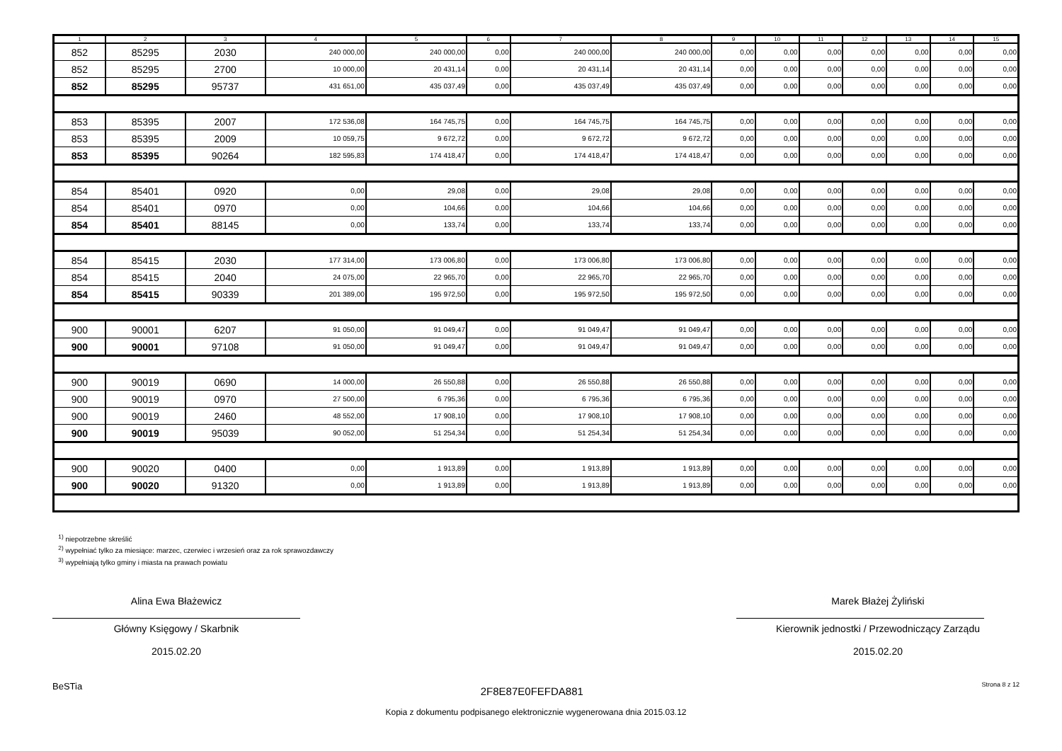| 1 | 2 | 3 | 4 | 5 | 6 | 7 | 8 | 9 | 10 | 11 | 12 | 13 | 14 | 15 |
| --- | --- | --- | --- | --- | --- | --- | --- | --- | --- | --- | --- | --- | --- | --- |
| 852 | 85295 | 2030 | 240 000,00 | 240 000,00 | 0,00 | 240 000,00 | 240 000,00 | 0,00 | 0,00 | 0,00 | 0,00 | 0,00 | 0,00 | 0,00 |
| 852 | 85295 | 2700 | 10 000,00 | 20 431,14 | 0,00 | 20 431,14 | 20 431,14 | 0,00 | 0,00 | 0,00 | 0,00 | 0,00 | 0,00 | 0,00 |
| 852 | 85295 | 95737 | 431 651,00 | 435 037,49 | 0,00 | 435 037,49 | 435 037,49 | 0,00 | 0,00 | 0,00 | 0,00 | 0,00 | 0,00 | 0,00 |
| 853 | 85395 | 2007 | 172 536,08 | 164 745,75 | 0,00 | 164 745,75 | 164 745,75 | 0,00 | 0,00 | 0,00 | 0,00 | 0,00 | 0,00 | 0,00 |
| 853 | 85395 | 2009 | 10 059,75 | 9 672,72 | 0,00 | 9 672,72 | 9 672,72 | 0,00 | 0,00 | 0,00 | 0,00 | 0,00 | 0,00 | 0,00 |
| 853 | 85395 | 90264 | 182 595,83 | 174 418,47 | 0,00 | 174 418,47 | 174 418,47 | 0,00 | 0,00 | 0,00 | 0,00 | 0,00 | 0,00 | 0,00 |
| 854 | 85401 | 0920 | 0,00 | 29,08 | 0,00 | 29,08 | 29,08 | 0,00 | 0,00 | 0,00 | 0,00 | 0,00 | 0,00 | 0,00 |
| 854 | 85401 | 0970 | 0,00 | 104,66 | 0,00 | 104,66 | 104,66 | 0,00 | 0,00 | 0,00 | 0,00 | 0,00 | 0,00 | 0,00 |
| 854 | 85401 | 88145 | 0,00 | 133,74 | 0,00 | 133,74 | 133,74 | 0,00 | 0,00 | 0,00 | 0,00 | 0,00 | 0,00 | 0,00 |
| 854 | 85415 | 2030 | 177 314,00 | 173 006,80 | 0,00 | 173 006,80 | 173 006,80 | 0,00 | 0,00 | 0,00 | 0,00 | 0,00 | 0,00 | 0,00 |
| 854 | 85415 | 2040 | 24 075,00 | 22 965,70 | 0,00 | 22 965,70 | 22 965,70 | 0,00 | 0,00 | 0,00 | 0,00 | 0,00 | 0,00 | 0,00 |
| 854 | 85415 | 90339 | 201 389,00 | 195 972,50 | 0,00 | 195 972,50 | 195 972,50 | 0,00 | 0,00 | 0,00 | 0,00 | 0,00 | 0,00 | 0,00 |
| 900 | 90001 | 6207 | 91 050,00 | 91 049,47 | 0,00 | 91 049,47 | 91 049,47 | 0,00 | 0,00 | 0,00 | 0,00 | 0,00 | 0,00 | 0,00 |
| 900 | 90001 | 97108 | 91 050,00 | 91 049,47 | 0,00 | 91 049,47 | 91 049,47 | 0,00 | 0,00 | 0,00 | 0,00 | 0,00 | 0,00 | 0,00 |
| 900 | 90019 | 0690 | 14 000,00 | 26 550,88 | 0,00 | 26 550,88 | 26 550,88 | 0,00 | 0,00 | 0,00 | 0,00 | 0,00 | 0,00 | 0,00 |
| 900 | 90019 | 0970 | 27 500,00 | 6 795,36 | 0,00 | 6 795,36 | 6 795,36 | 0,00 | 0,00 | 0,00 | 0,00 | 0,00 | 0,00 | 0,00 |
| 900 | 90019 | 2460 | 48 552,00 | 17 908,10 | 0,00 | 17 908,10 | 17 908,10 | 0,00 | 0,00 | 0,00 | 0,00 | 0,00 | 0,00 | 0,00 |
| 900 | 90019 | 95039 | 90 052,00 | 51 254,34 | 0,00 | 51 254,34 | 51 254,34 | 0,00 | 0,00 | 0,00 | 0,00 | 0,00 | 0,00 | 0,00 |
| 900 | 90020 | 0400 | 0,00 | 1 913,89 | 0,00 | 1 913,89 | 1 913,89 | 0,00 | 0,00 | 0,00 | 0,00 | 0,00 | 0,00 | 0,00 |
| 900 | 90020 | 91320 | 0,00 | 1 913,89 | 0,00 | 1 913,89 | 1 913,89 | 0,00 | 0,00 | 0,00 | 0,00 | 0,00 | 0,00 | 0,00 |
<sup>1)</sup> niepotrzebne skreślić
<sup>2)</sup> wypełniać tylko za miesiące: marzec, czerwiec i wrzesień oraz za rok sprawozdawczy
<sup>3)</sup> wypełniają tylko gminy i miasta na prawach powiatu
Alina Ewa Błażewicz
Główny Księgowy / Skarbnik
2015.02.20
Marek Błażej Żyliński
Kierownik jednostki / Przewodniczący Zarządu
2015.02.20
BeSTia 2F8E87E0FEFDA881 Strona 8 z 12
Kopia z dokumentu podpisanego elektronicznie wygenerowana dnia 2015.03.12